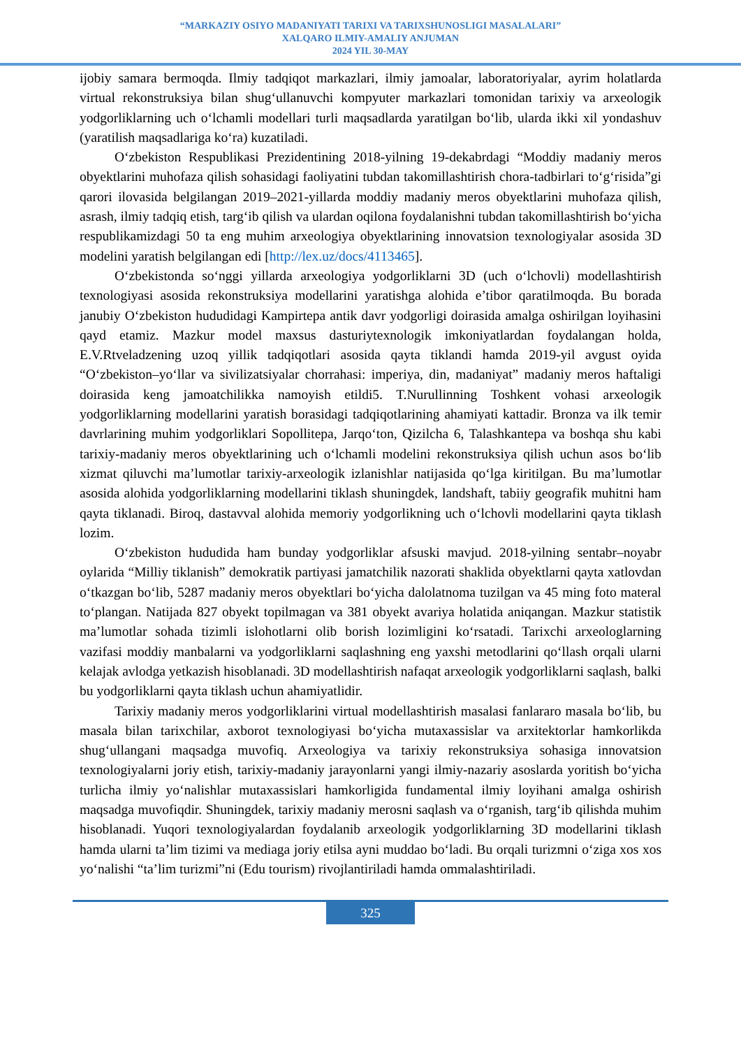“MARKAZIY OSIYO MADANIYATI TARIXI VA TARIXSHUNOSLIGI MASALALARI”
XALQARO ILMIY-AMALIY ANJUMAN
2024 YIL 30-MAY
ijobiy samara bermoqda. Ilmiy tadqiqot markazlari, ilmiy jamoalar, laboratoriyalar, ayrim holatlarda virtual rekonstruksiya bilan shugʻullanuvchi kompyuter markazlari tomonidan tarixiy va arxeologik yodgorliklarning uch oʻlchamli modellari turli maqsadlarda yaratilgan boʻlib, ularda ikki xil yondashuv (yaratilish maqsadlariga koʻra) kuzatiladi.
Oʻzbekiston Respublikasi Prezidentining 2018-yilning 19-dekabrdagi “Moddiy madaniy meros obyektlarini muhofaza qilish sohasidagi faoliyatini tubdan takomillashtirish chora-tadbirlari toʻgʻrisida”gi qarori ilovasida belgilangan 2019–2021-yillarda moddiy madaniy meros obyektlarini muhofaza qilish, asrash, ilmiy tadqiq etish, targʻib qilish va ulardan oqilona foydalanishni tubdan takomillashtirish boʻyicha respublikamizdagi 50 ta eng muhim arxeologiya obyektlarining innovatsion texnologiyalar asosida 3D modelini yaratish belgilangan edi [http://lex.uz/docs/4113465].
Oʻzbekistonda soʻnggi yillarda arxeologiya yodgorliklarni 3D (uch oʻlchovli) modellashtirish texnologiyasi asosida rekonstruksiya modellarini yaratishga alohida e’tibor qaratilmoqda. Bu borada janubiy Oʻzbekiston hududidagi Kampirtepa antik davr yodgorligi doirasida amalga oshirilgan loyihasini qayd etamiz. Mazkur model maxsus dasturiytexnologik imkoniyatlardan foydalangan holda, E.V.Rtveladzening uzoq yillik tadqiqotlari asosida qayta tiklandi hamda 2019-yil avgust oyida “Oʻzbekiston–yoʻllar va sivilizatsiyalar chorrahasi: imperiya, din, madaniyat” madaniy meros haftaligi doirasida keng jamoatchilikka namoyish etildi5. T.Nurullinning Toshkent vohasi arxeologik yodgorliklarning modellarini yaratish borasidagi tadqiqotlarining ahamiyati kattadir. Bronza va ilk temir davrlarining muhim yodgorliklari Sopollitepa, Jarqoʻton, Qizilcha 6, Talashkantepa va boshqa shu kabi tarixiy-madaniy meros obyektlarining uch oʻlchamli modelini rekonstruksiya qilish uchun asos boʻlib xizmat qiluvchi ma’lumotlar tarixiy-arxeologik izlanishlar natijasida qoʻlga kiritilgan. Bu ma’lumotlar asosida alohida yodgorliklarning modellarini tiklash shuningdek, landshaft, tabiiy geografik muhitni ham qayta tiklanadi. Biroq, dastavval alohida memoriy yodgorlikning uch oʻlchovli modellarini qayta tiklash lozim.
Oʻzbekiston hududida ham bunday yodgorliklar afsuski mavjud. 2018-yilning sentabr–noyabr oylarida “Milliy tiklanish” demokratik partiyasi jamatchilik nazorati shaklida obyektlarni qayta xatlovdan oʻtkazgan boʻlib, 5287 madaniy meros obyektlari boʻyicha dalolatnoma tuzilgan va 45 ming foto materal toʻplangan. Natijada 827 obyekt topilmagan va 381 obyekt avariya holatida aniqangan. Mazkur statistik ma’lumotlar sohada tizimli islohotlarni olib borish lozimligini koʻrsatadi. Tarixchi arxeologlarning vazifasi moddiy manbalarni va yodgorliklarni saqlashning eng yaxshi metodlarini qoʻllash orqali ularni kelajak avlodga yetkazish hisoblanadi. 3D modellashtirish nafaqat arxeologik yodgorliklarni saqlash, balki bu yodgorliklarni qayta tiklash uchun ahamiyatlidir.
Tarixiy madaniy meros yodgorliklarini virtual modellashtirish masalasi fanlararo masala boʻlib, bu masala bilan tarixchilar, axborot texnologiyasi boʻyicha mutaxassislar va arxitektorlar hamkorlikda shugʻullangani maqsadga muvofiq. Arxeologiya va tarixiy rekonstruksiya sohasiga innovatsion texnologiyalarni joriy etish, tarixiy-madaniy jarayonlarni yangi ilmiy-nazariy asoslarda yoritish boʻyicha turlicha ilmiy yoʻnalishlar mutaxassislari hamkorligida fundamental ilmiy loyihani amalga oshirish maqsadga muvofiqdir. Shuningdek, tarixiy madaniy merosni saqlash va oʻrganish, targʻib qilishda muhim hisoblanadi. Yuqori texnologiyalardan foydalanib arxeologik yodgorliklarning 3D modellarini tiklash hamda ularni ta’lim tizimi va mediaga joriy etilsa ayni muddao boʻladi. Bu orqali turizmni oʻziga xos xos yoʻnalishi “ta’lim turizmi”ni (Edu tourism) rivojlantiriladi hamda ommalashtiriladi.
325